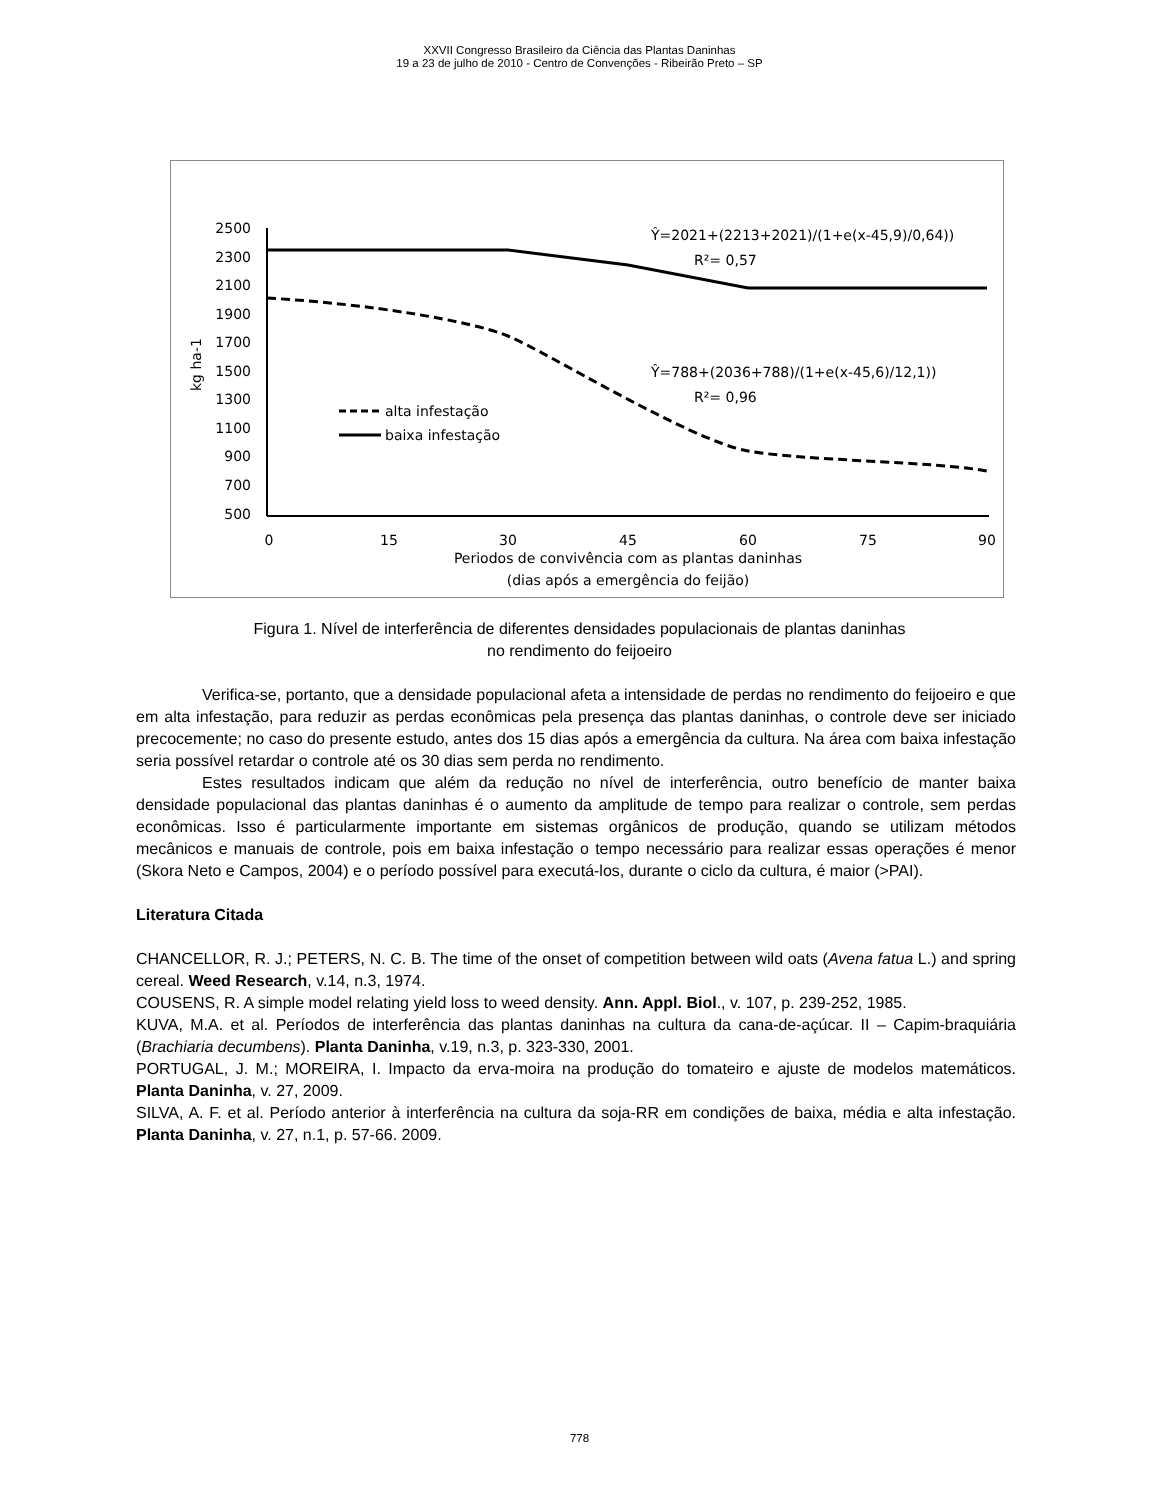XXVII Congresso Brasileiro da Ciência das Plantas Daninhas
19 a 23 de julho de 2010 - Centro de Convenções - Ribeirão Preto – SP
2500
2300
2100
1900
1700
1500
1300
1100
900
700
500
0
15
30
45
60
75
90
Periodos de convivência com as plantas daninhas
(dias após a emergência do feijão)
kg ha-1
Ŷ=2021+(2213+2021)/(1+e(x-45,9)/0,64))
R²= 0,57
Ŷ=788+(2036+788)/(1+e(x-45,6)/12,1))
R²= 0,96
alta infestação
baixa infestação
Figura 1. Nível de interferência de diferentes densidades populacionais de plantas daninhas
no rendimento do feijoeiro
Verifica-se, portanto, que a densidade populacional afeta a intensidade de perdas no rendimento do feijoeiro e que em alta infestação, para reduzir as perdas econômicas pela presença das plantas daninhas, o controle deve ser iniciado precocemente; no caso do presente estudo, antes dos 15 dias após a emergência da cultura. Na área com baixa infestação seria possível retardar o controle até os 30 dias sem perda no rendimento.
Estes resultados indicam que além da redução no nível de interferência, outro benefício de manter baixa densidade populacional das plantas daninhas é o aumento da amplitude de tempo para realizar o controle, sem perdas econômicas. Isso é particularmente importante em sistemas orgânicos de produção, quando se utilizam métodos mecânicos e manuais de controle, pois em baixa infestação o tempo necessário para realizar essas operações é menor (Skora Neto e Campos, 2004) e o período possível para executá-los, durante o ciclo da cultura, é maior (>PAI).
Literatura Citada
CHANCELLOR, R. J.; PETERS, N. C. B. The time of the onset of competition between wild oats (Avena fatua L.) and spring cereal. Weed Research, v.14, n.3, 1974.
COUSENS, R. A simple model relating yield loss to weed density. Ann. Appl. Biol., v. 107, p. 239-252, 1985.
KUVA, M.A. et al. Períodos de interferência das plantas daninhas na cultura da cana-de-açúcar. II – Capim-braquiária (Brachiaria decumbens). Planta Daninha, v.19, n.3, p. 323-330, 2001.
PORTUGAL, J. M.; MOREIRA, I. Impacto da erva-moira na produção do tomateiro e ajuste de modelos matemáticos. Planta Daninha, v. 27, 2009.
SILVA, A. F. et al. Período anterior à interferência na cultura da soja-RR em condições de baixa, média e alta infestação. Planta Daninha, v. 27, n.1, p. 57-66. 2009.
778